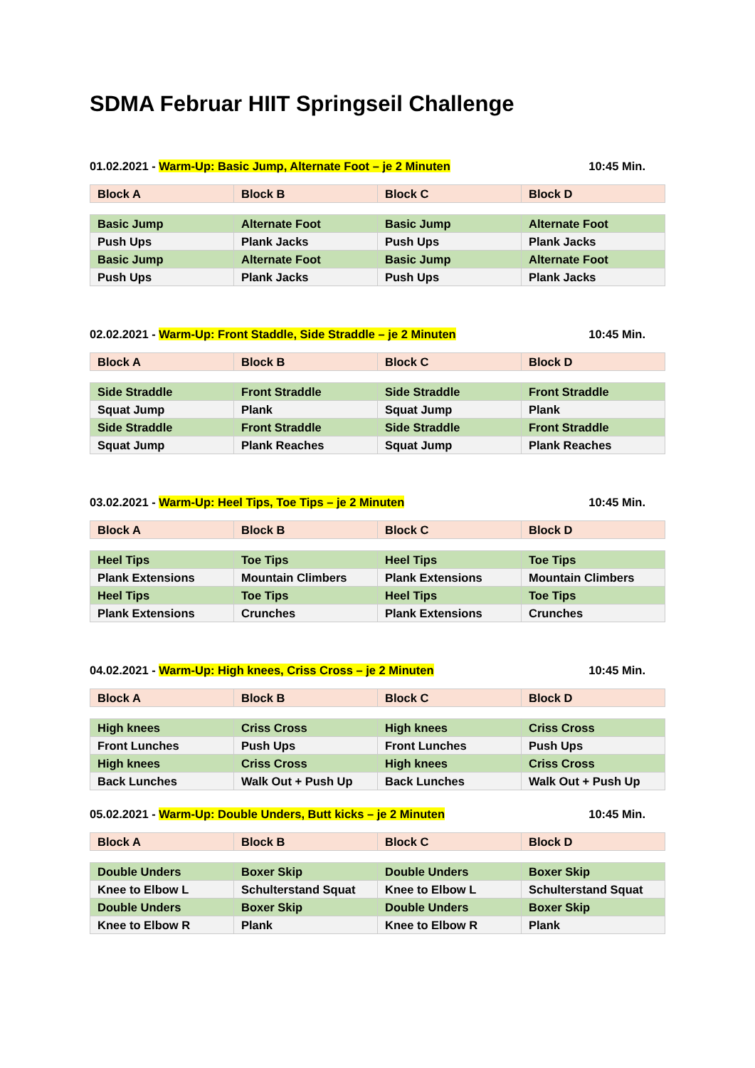SDMA Februar HIIT Springseil Challenge
01.02.2021 - Warm-Up: Basic Jump, Alternate Foot – je 2 Minuten 10:45 Min.
| Block A | Block B | Block C | Block D |
| Basic Jump | Alternate Foot | Basic Jump | Alternate Foot |
| Push Ups | Plank Jacks | Push Ups | Plank Jacks |
| Basic Jump | Alternate Foot | Basic Jump | Alternate Foot |
| Push Ups | Plank Jacks | Push Ups | Plank Jacks |
02.02.2021 - Warm-Up: Front Staddle, Side Straddle – je 2 Minuten 10:45 Min.
| Block A | Block B | Block C | Block D |
| Side Straddle | Front Straddle | Side Straddle | Front Straddle |
| Squat Jump | Plank | Squat Jump | Plank |
| Side Straddle | Front Straddle | Side Straddle | Front Straddle |
| Squat Jump | Plank Reaches | Squat Jump | Plank Reaches |
03.02.2021 - Warm-Up: Heel Tips, Toe Tips – je 2 Minuten 10:45 Min.
| Block A | Block B | Block C | Block D |
| Heel Tips | Toe Tips | Heel Tips | Toe Tips |
| Plank Extensions | Mountain Climbers | Plank Extensions | Mountain Climbers |
| Heel Tips | Toe Tips | Heel Tips | Toe Tips |
| Plank Extensions | Crunches | Plank Extensions | Crunches |
04.02.2021 - Warm-Up: High knees, Criss Cross – je 2 Minuten 10:45 Min.
| Block A | Block B | Block C | Block D |
| High knees | Criss Cross | High knees | Criss Cross |
| Front Lunches | Push Ups | Front Lunches | Push Ups |
| High knees | Criss Cross | High knees | Criss Cross |
| Back Lunches | Walk Out + Push Up | Back Lunches | Walk Out + Push Up |
05.02.2021 - Warm-Up: Double Unders, Butt kicks – je 2 Minuten 10:45 Min.
| Block A | Block B | Block C | Block D |
| Double Unders | Boxer Skip | Double Unders | Boxer Skip |
| Knee to Elbow L | Schulterstand Squat | Knee to Elbow L | Schulterstand Squat |
| Double Unders | Boxer Skip | Double Unders | Boxer Skip |
| Knee to Elbow R | Plank | Knee to Elbow R | Plank |